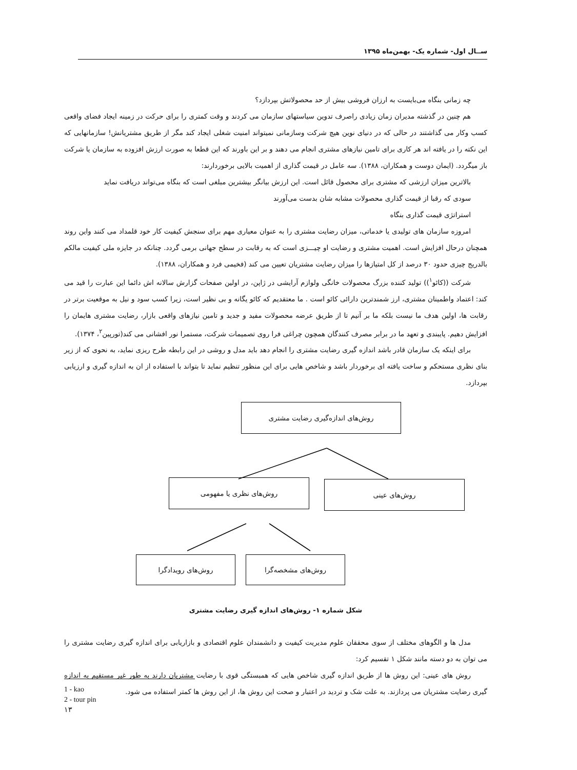ســال اول- شماره یک- بهمن‌ماه ۱۳۹۵
چه زمانی بنگاه می‌بایست به ارزان فروشی بیش از حد محصولاتش بپردازد؟
هم چنین در گذشته مدیران زمان زیادی راصرف تدوین سیاستهای سازمان می کردند و وقت کمتری را برای حرکت در زمینه ایجاد فضای واقعی کسب وکار می گذاشتند در حالی که در دنیای نوین هیچ شرکت وسازمانی نمیتواند امنیت شغلی ایجاد کند مگر از طریق مشتریانش! سازمانهایی که این نکته را در یافته اند هر کاری برای تامین نیازهای مشتری انجام می دهند و بر این باورند که این قطعا به صورت ارزش افزوده به سازمان یا شرکت باز میگردد. (ایمان دوست و همکاران، ۱۳۸۸). سه عامل در قیمت گذاری از اهمیت بالایی برخوردارند:
بالاترین میزان ارزشی که مشتری برای محصول قائل است. این ارزش بیانگر بیشترین مبلغی است که بنگاه می‌تواند دریافت نماید
سودی که رقبا از قیمت گذاری محصولات مشابه شان بدست می‌آورند
استراتژی قیمت گذاری بنگاه
امروزه سازمان های تولیدی یا خدماتی، میزان رضایت مشتری را به عنوان معیاری مهم برای سنجش کیفیت کار خود قلمداد می کنند واین روند همچنان درحال افزایش است. اهمیت مشتری و رضایت او چیـــزی است که به رقابت در سطح جهانی برمی گردد. چنانکه در جایزه ملی کیفیت مالکم بالدریج چیزی حدود ۳۰ درصد از کل امتیازها را میزان رضایت مشتریان تعیین می کند (فخیمی فرد و همکاران، ۱۳۸۸).
شرکت ((کائو<sup>۱</sup>)) تولید کننده بزرگ محصولات خانگی ولوازم آرایشی در ژاپن، در اولین صفحات گزارش سالانه اش دائما این عبارت را قید می کند: اعتماد واطمینان مشتری، ارز شمندترین دارائی کائو است . ما معتقدیم که کائو یگانه و بی نظیر است، زیرا کسب سود و نیل به موقعیت برتر در رقابت ها، اولین هدف ما نیست بلکه ما بر آنیم تا از طریق عرضه محصولات مفید و جدید و تامین نیازهای واقعی بازار، رضایت مشتری هایمان را افزایش دهیم. پایبندی و تعهد ما در برابر مصرف کنندگان همچون چراغی فرا روی تصمیمات شرکت، مستمرا نور افشانی می کند(تورپین<sup>۲</sup>، ۱۳۷۴).
برای اینکه یک سازمان قادر باشد اندازه گیری رضایت مشتری را انجام دهد باید مدل و روشی در این رابطه طرح ریزی نماید، به نحوی که از زیر بنای نظری مستحکم و ساخت یافته ای برخوردار باشد و شاخص هایی برای این منظور تنظیم نماید تا بتواند با استفاده از ان به اندازه گیری و ارزیابی بپردازد.
روش‌های اندازه‌گیری رضایت مشتری
روش‌های عینی
روش‌های نظری یا مفهومی
روش‌های مشخصه‌گرا
روش‌های رویدادگرا
شکل شماره ۱- روش‌های اندازه گیری رضایت مشتری
مدل ها و الگوهای مختلف از سوی محققان علوم مدیریت کیفیت و دانشمندان علوم اقتصادی و بازاریابی برای اندازه گیری رضایت مشتری را می توان به دو دسته مانند شکل ۱ تقسیم کرد:
روش های عینی: این روش ها از طریق اندازه گیری شاخص هایی که همبستگی قوی با رضایت مشتریان دارند به طور غیر مستقیم به اندازه گیری رضایت مشتریان می پردازند. به علت شک و تردید در اعتبار و صحت این روش ها، از این روش ها کمتر استفاده می شود.
1 - kao
2 - tour pin
۱۳